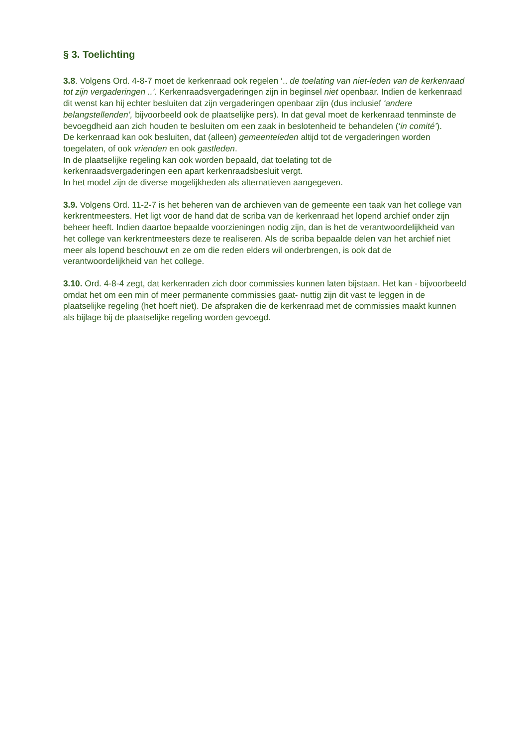§ 3. Toelichting
3.8. Volgens Ord. 4-8-7 moet de kerkenraad ook regelen ‘.. de toelating van niet-leden van de kerkenraad tot zijn vergaderingen ..’. Kerkenraadsvergaderingen zijn in beginsel niet openbaar. Indien de kerkenraad dit wenst kan hij echter besluiten dat zijn vergaderingen openbaar zijn (dus inclusief ‘andere belangstellenden’, bijvoorbeeld ook de plaatselijke pers). In dat geval moet de kerkenraad tenminste de bevoegdheid aan zich houden te besluiten om een zaak in beslotenheid te behandelen (‘in comité’).
De kerkenraad kan ook besluiten, dat (alleen) gemeenteleden altijd tot de vergaderingen worden toegelaten, of ook vrienden en ook gastleden.
In de plaatselijke regeling kan ook worden bepaald, dat toelating tot de
kerkenraadsvergaderingen een apart kerkenraadsbesluit vergt.
In het model zijn de diverse mogelijkheden als alternatieven aangegeven.
3.9. Volgens Ord. 11-2-7 is het beheren van de archieven van de gemeente een taak van het college van kerkrentmeesters. Het ligt voor de hand dat de scriba van de kerkenraad het lopend archief onder zijn beheer heeft. Indien daartoe bepaalde voorzieningen nodig zijn, dan is het de verantwoordelijkheid van het college van kerkrentmeesters deze te realiseren. Als de scriba bepaalde delen van het archief niet meer als lopend beschouwt en ze om die reden elders wil onderbrengen, is ook dat de verantwoordelijkheid van het college.
3.10. Ord. 4-8-4 zegt, dat kerkenraden zich door commissies kunnen laten bijstaan. Het kan - bijvoorbeeld omdat het om een min of meer permanente commissies gaat- nuttig zijn dit vast te leggen in de plaatselijke regeling (het hoeft niet). De afspraken die de kerkenraad met de commissies maakt kunnen als bijlage bij de plaatselijke regeling worden gevoegd.